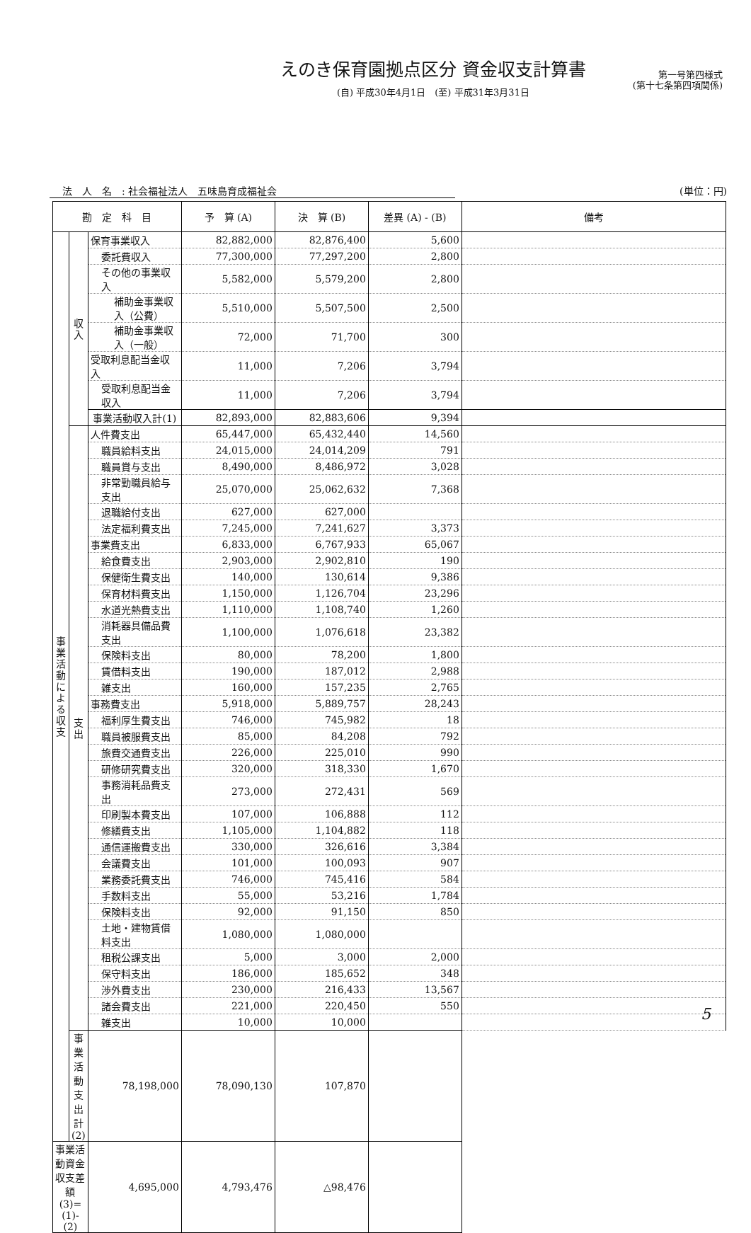えのき保育園拠点区分 資金収支計算書
(自) 平成30年4月1日　(至) 平成31年3月31日
第一号第四様式
(第十七条第四項関係)
法　人　名　: 社会福祉法人　五味島育成福祉会 (単位：円)
| 勘 定 科 目 | | | 予 算 (A) | 決 算 (B) | 差異 (A) - (B) | 備考 |
| --- | --- | --- | --- | --- | --- | --- |
| 事 業 活 動 に よ る 収 支 | 収 入 | 保育事業収入 | 82,882,000 | 82,876,400 | 5,600 | |
| | | 委託費収入 | 77,300,000 | 77,297,200 | 2,800 | |
| | | その他の事業収入 | 5,582,000 | 5,579,200 | 2,800 | |
| | | 補助金事業収入（公費） | 5,510,000 | 5,507,500 | 2,500 | |
| | | 補助金事業収入（一般） | 72,000 | 71,700 | 300 | |
| | | 受取利息配当金収入 | 11,000 | 7,206 | 3,794 | |
| | | 受取利息配当金収入 | 11,000 | 7,206 | 3,794 | |
| | | 事業活動収入計(1) | 82,893,000 | 82,883,606 | 9,394 | |
| | 支 出 | 人件費支出 | 65,447,000 | 65,432,440 | 14,560 | |
| | | 職員給料支出 | 24,015,000 | 24,014,209 | 791 | |
| | | 職員賞与支出 | 8,490,000 | 8,486,972 | 3,028 | |
| | | 非常勤職員給与支出 | 25,070,000 | 25,062,632 | 7,368 | |
| | | 退職給付支出 | 627,000 | 627,000 | | |
| | | 法定福利費支出 | 7,245,000 | 7,241,627 | 3,373 | |
| | | 事業費支出 | 6,833,000 | 6,767,933 | 65,067 | |
| | | 給食費支出 | 2,903,000 | 2,902,810 | 190 | |
| | | 保健衛生費支出 | 140,000 | 130,614 | 9,386 | |
| | | 保育材料費支出 | 1,150,000 | 1,126,704 | 23,296 | |
| | | 水道光熱費支出 | 1,110,000 | 1,108,740 | 1,260 | |
| | | 消耗器具備品費支出 | 1,100,000 | 1,076,618 | 23,382 | |
| | | 保険料支出 | 80,000 | 78,200 | 1,800 | |
| | | 賃借料支出 | 190,000 | 187,012 | 2,988 | |
| | | 雑支出 | 160,000 | 157,235 | 2,765 | |
| | | 事務費支出 | 5,918,000 | 5,889,757 | 28,243 | |
| | | 福利厚生費支出 | 746,000 | 745,982 | 18 | |
| | | 職員被服費支出 | 85,000 | 84,208 | 792 | |
| | | 旅費交通費支出 | 226,000 | 225,010 | 990 | |
| | | 研修研究費支出 | 320,000 | 318,330 | 1,670 | |
| | | 事務消耗品費支出 | 273,000 | 272,431 | 569 | |
| | | 印刷製本費支出 | 107,000 | 106,888 | 112 | |
| | | 修繕費支出 | 1,105,000 | 1,104,882 | 118 | |
| | | 通信運搬費支出 | 330,000 | 326,616 | 3,384 | |
| | | 会議費支出 | 101,000 | 100,093 | 907 | |
| | | 業務委託費支出 | 746,000 | 745,416 | 584 | |
| | | 手数料支出 | 55,000 | 53,216 | 1,784 | |
| | | 保険料支出 | 92,000 | 91,150 | 850 | |
| | | 土地・建物賃借料支出 | 1,080,000 | 1,080,000 | | |
| | | 租税公課支出 | 5,000 | 3,000 | 2,000 | |
| | | 保守料支出 | 186,000 | 185,652 | 348 | |
| | | 渉外費支出 | 230,000 | 216,433 | 13,567 | |
| | | 諸会費支出 | 221,000 | 220,450 | 550 | |
| | | 雑支出 | 10,000 | 10,000 | | |
| | 事業活動支出計(2) | 78,198,000 | 78,090,130 | 107,870 | | |
| 事業活動資金収支差額(3)=(1)-(2) | | 4,695,000 | 4,793,476 | △98,476 | | |
5